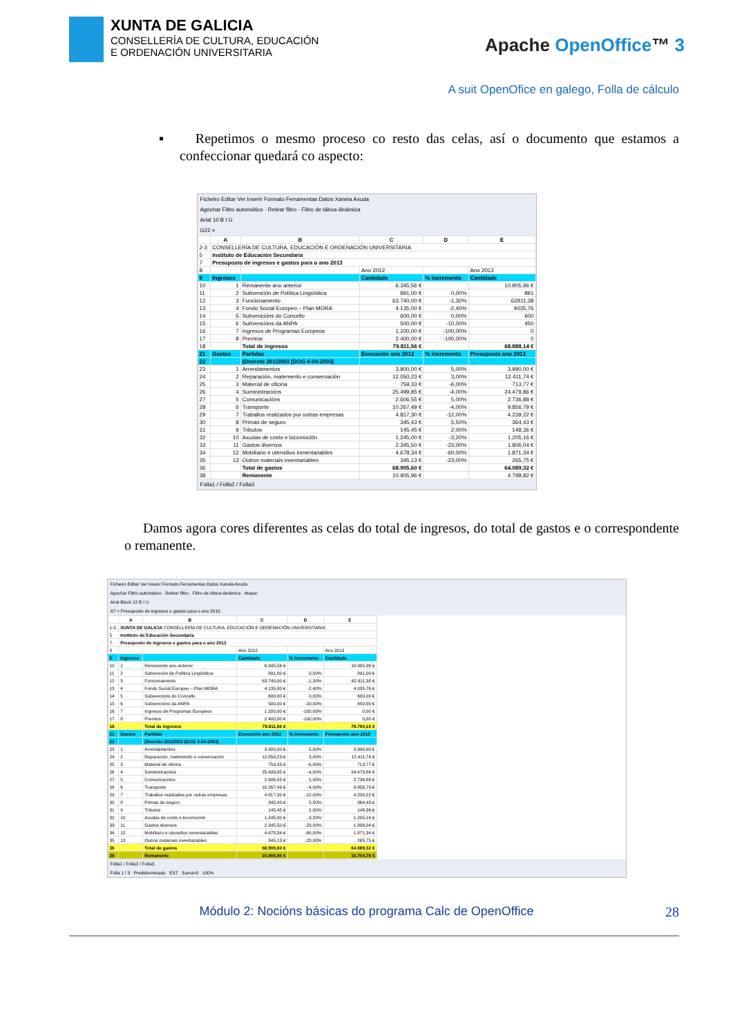XUNTA DE GALICIA
CONSELLERÍA DE CULTURA, EDUCACIÓN
E ORDENACIÓN UNIVERSITARIA
Apache OpenOffice™ 3
A suit OpenOfice en galego, Folla de cálculo
▪ Repetimos o mesmo proceso co resto das celas, así o documento que estamos a confeccionar quedará co aspecto:
Ficheiro Editar Ver Inserir Formato Ferramentas Datos Xanela Axuda
Agochar Filtro automático · Retirar filtro · Filtro de táboa dinámica
Arial 10 B I U
G22 =
| | A | B | C | D | E |
| --- | --- | --- | --- | --- | --- |
| 2-3 | CONSELLERÍA DE CULTURA, EDUCACIÓN E ORDENACIÓN UNIVERSITARIA | | | | |
| 5 | Instituto de Educación Secundaria | | | | |
| 7 | Presuposto de ingresos e gastos para o ano 2013 | | | | |
| 8 | | | Ano 2012 | | Ano 2013 |
| 9 | Ingresos | | Cantidade | % incremento | Cantidade |
| 10 | 1 | Remanente ano anterior | 6.345,56 € | | 10.905,96 € |
| 11 | 2 | Subvención de Política Lingüística | 891,00 € | 0,00% | 891 |
| 12 | 3 | Funcionamento | 63.740,00 € | -1,30% | 62911,38 |
| 13 | 4 | Fondo Social Europeo – Plan MORA | 4.135,00 € | -2,40% | 4035,76 |
| 14 | 5 | Subvencións do Concello | 600,00 € | 0,00% | 600 |
| 15 | 6 | Subvencións da ANPA | 500,00 € | -10,00% | 450 |
| 16 | 7 | Ingresos de Programas Europeos | 1.200,00 € | -100,00% | 0 |
| 17 | 8 | Premios | 2.400,00 € | -100,00% | 0 |
| 18 | | Total de ingresos | 79.811,56 € | | 68.888,14 € |
| 21 | Gastos | Partidas | Execución ano 2012 | % incremento | Presuposto ano 2013 |
| 22 | | (Decreto 201/2003 (DOG 4-04-2003) | | | |
| 23 | 1 | Arrendamentos | 3.800,00 € | 5,00% | 3.990,00 € |
| 24 | 2 | Reparación, matemento e conservación | 12.050,23 € | 3,00% | 12.411,74 € |
| 25 | 3 | Material de oficina | 759,33 € | -6,00% | 713,77 € |
| 26 | 4 | Suministracións | 25.499,85 € | -4,00% | 24.479,86 € |
| 27 | 5 | Comunicacións | 2.606,55 € | 5,00% | 2.736,88 € |
| 28 | 6 | Transporte | 10.267,49 € | -4,00% | 9.856,79 € |
| 29 | 7 | Traballos realizados por outras empresas | 4.817,30 € | -12,00% | 4.239,22 € |
| 30 | 8 | Primas de seguro | 345,43 € | 5,50% | 364,43 € |
| 31 | 9 | Tributos | 145,45 € | 2,00% | 148,36 € |
| 32 | 10 | Axudas de costo e locomoción | 1.245,00 € | -3,20% | 1.205,16 € |
| 33 | 11 | Gastos diversos | 2.345,50 € | -23,00% | 1.806,04 € |
| 34 | 12 | Mobiliario e utensilios inmentariables | 4.678,34 € | -60,00% | 1.871,34 € |
| 35 | 13 | Outros materiais inventariables | 345,13 € | -23,00% | 265,75 € |
| 36 | | Total de gastos | 68.905,60 € | | 64.089,32 € |
| 38 | | Remanente | 10.905,96 € | | 4.798,82 € |
Folla1 / Folla2 / Folla3
Damos agora cores diferentes as celas do total de ingresos, do total de gastos e o correspondente o remanente.
Ficheiro Editar Ver Inserir Formato Ferramentas Datos Xanela Axuda
Agochar Filtro automático · Retirar filtro · Filtro de táboa dinámica · Atopar
Arial Black 12 B I U
A7 = Presuposto de ingresos e gastos para o ano 2013
| | A | B | C | D | E |
| --- | --- | --- | --- | --- | --- |
| 1-3 | XUNTA DE GALICIA CONSELLERÍA DE CULTURA, EDUCACIÓN E ORDENACIÓN UNIVERSITARIA | | | | |
| 5 | Instituto de Educación Secundaria | | | | |
| 7 | Presuposto de ingresos e gastos para o ano 2013 | | | | |
| 8 | | | Ano 2012 | | Ano 2013 |
| 9 | Ingresos | | Cantidade | % incremento | Cantidade |
| 10 | 1 | Remanente ano anterior | 6.345,56 € | | 10.905,96 € |
| 11 | 2 | Subvención de Política Lingüística | 891,00 € | 0,00% | 891,00 € |
| 12 | 3 | Funcionamento | 63.740,00 € | -1,30% | 62.911,38 € |
| 13 | 4 | Fondo Social Europeo – Plan MORA | 4.135,00 € | -2,40% | 4.035,76 € |
| 14 | 5 | Subvencións do Concello | 600,00 € | 0,00% | 600,00 € |
| 15 | 6 | Subvencións da ANPA | 500,00 € | -10,00% | 450,00 € |
| 16 | 7 | Ingresos de Programas Europeos | 1.200,00 € | -100,00% | 0,00 € |
| 17 | 8 | Premios | 2.400,00 € | -100,00% | 0,00 € |
| 18 | | Total de ingresos | 79.811,56 € | | 79.794,10 € |
| 21 | Gastos | Partidas | Execución ano 2012 | % incremento | Presuposto ano 2013 |
| 22 | | (Decreto 201/2003 (DOG 4-04-2003) | | | |
| 23 | 1 | Arrendamentos | 3.800,00 € | 5,00% | 3.990,00 € |
| 24 | 2 | Reparación, matemento e conservación | 12.050,23 € | 3,00% | 12.411,74 € |
| 25 | 3 | Material de oficina | 759,33 € | -6,00% | 713,77 € |
| 26 | 4 | Suministracións | 25.499,85 € | -4,00% | 24.479,86 € |
| 27 | 5 | Comunicacións | 2.606,55 € | 5,00% | 2.736,88 € |
| 28 | 6 | Transporte | 10.267,49 € | -4,00% | 9.856,79 € |
| 29 | 7 | Traballos realizados por outras empresas | 4.817,30 € | -12,00% | 4.239,22 € |
| 30 | 8 | Primas de seguro | 345,43 € | 5,50% | 364,43 € |
| 31 | 9 | Tributos | 145,45 € | 2,00% | 148,36 € |
| 32 | 10 | Axudas de costo e locomoción | 1.245,00 € | -3,20% | 1.205,16 € |
| 33 | 11 | Gastos diversos | 2.345,50 € | -23,00% | 1.806,04 € |
| 34 | 12 | Mobiliario e utensilios inmentariables | 4.678,34 € | -60,00% | 1.871,34 € |
| 35 | 13 | Outros materiais inventariables | 345,13 € | -23,00% | 265,75 € |
| 36 | | Total de gastos | 68.905,60 € | | 64.089,32 € |
| 38 | | Remanente | 10.905,96 € | | 15.704,78 € |
Folla1 / Folla2 / Folla3
Folla 1 / 3 Predeterminado EST Suma=0 100%
Módulo 2: Nocións básicas do programa Calc de OpenOffice 28